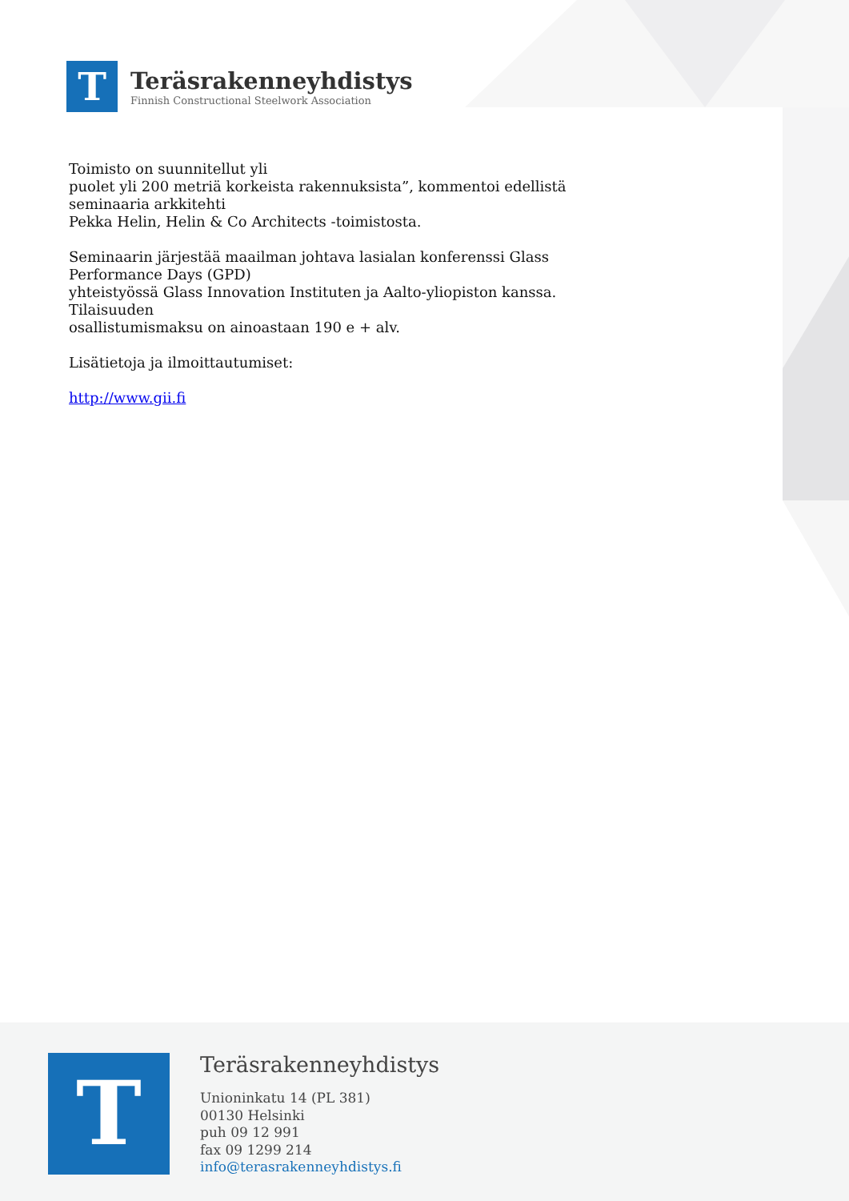T
Teräsrakenneyhdistys
Finnish Constructional Steelwork Association
Toimisto on suunnitellut yli
puolet yli 200 metriä korkeista rakennuksista”, kommentoi edellistä
seminaaria arkkitehti
Pekka Helin, Helin & Co Architects -toimistosta.
Seminaarin järjestää maailman johtava lasialan konferenssi Glass
Performance Days (GPD)
yhteistyössä Glass Innovation Instituten ja Aalto-yliopiston kanssa.
Tilaisuuden
osallistumismaksu on ainoastaan 190 e + alv.
Lisätietoja ja ilmoittautumiset:
http://www.gii.fi
T
Teräsrakenneyhdistys
Unioninkatu 14 (PL 381)
00130 Helsinki
puh 09 12 991
fax 09 1299 214
info@terasrakenneyhdistys.fi